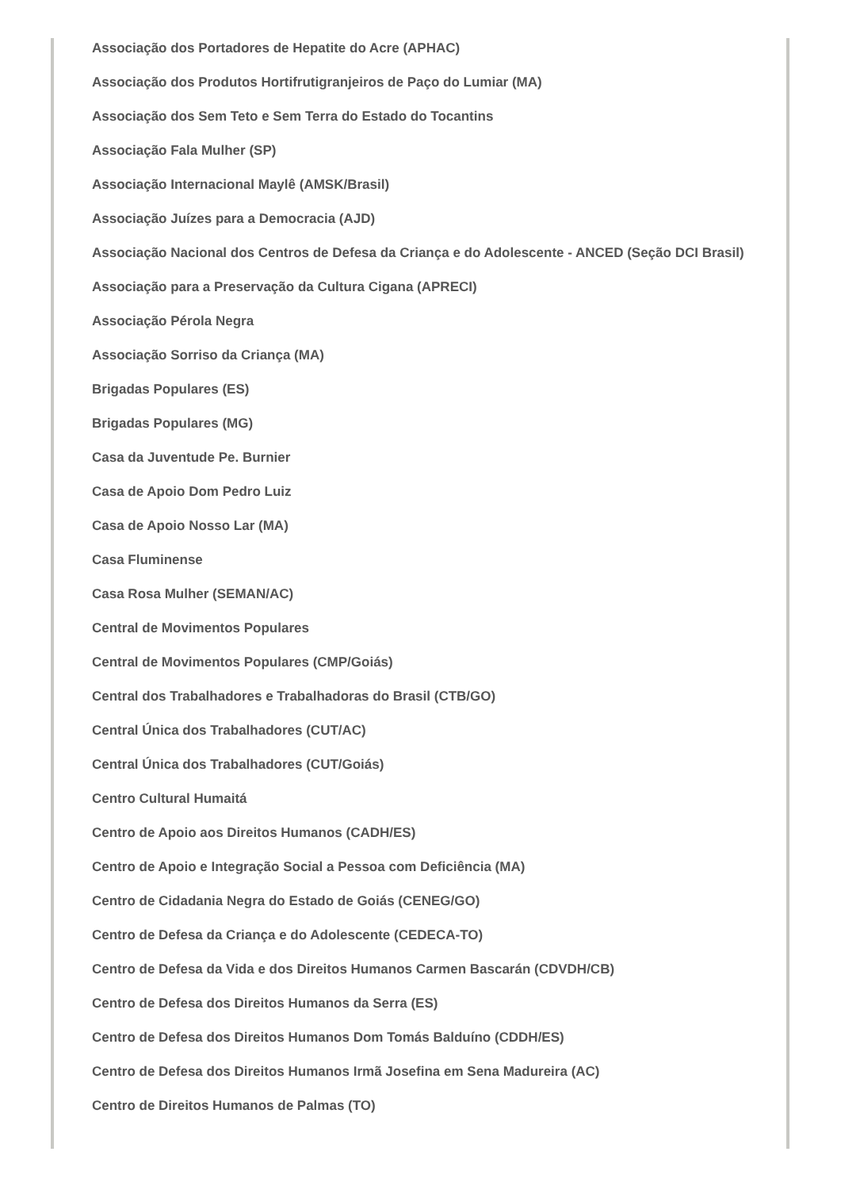Associação dos Portadores de Hepatite do Acre (APHAC)
Associação dos Produtos Hortifrutigranjeiros de Paço do Lumiar (MA)
Associação dos Sem Teto e Sem Terra do Estado do Tocantins
Associação Fala Mulher (SP)
Associação Internacional Maylê (AMSK/Brasil)
Associação Juízes para a Democracia (AJD)
Associação Nacional dos Centros de Defesa da Criança e do Adolescente - ANCED (Seção DCI Brasil)
Associação para a Preservação da Cultura Cigana (APRECI)
Associação Pérola Negra
Associação Sorriso da Criança (MA)
Brigadas Populares (ES)
Brigadas Populares (MG)
Casa da Juventude Pe. Burnier
Casa de Apoio Dom Pedro Luiz
Casa de Apoio Nosso Lar (MA)
Casa Fluminense
Casa Rosa Mulher (SEMAN/AC)
Central de Movimentos Populares
Central de Movimentos Populares (CMP/Goiás)
Central dos Trabalhadores e Trabalhadoras do Brasil (CTB/GO)
Central Única dos Trabalhadores (CUT/AC)
Central Única dos Trabalhadores (CUT/Goiás)
Centro Cultural Humaitá
Centro de Apoio aos Direitos Humanos (CADH/ES)
Centro de Apoio e Integração Social a Pessoa com Deficiência (MA)
Centro de Cidadania Negra do Estado de Goiás (CENEG/GO)
Centro de Defesa da Criança e do Adolescente (CEDECA-TO)
Centro de Defesa da Vida e dos Direitos Humanos Carmen Bascarán (CDVDH/CB)
Centro de Defesa dos Direitos Humanos da Serra (ES)
Centro de Defesa dos Direitos Humanos Dom Tomás Balduíno (CDDH/ES)
Centro de Defesa dos Direitos Humanos Irmã Josefina em Sena Madureira (AC)
Centro de Direitos Humanos de Palmas (TO)